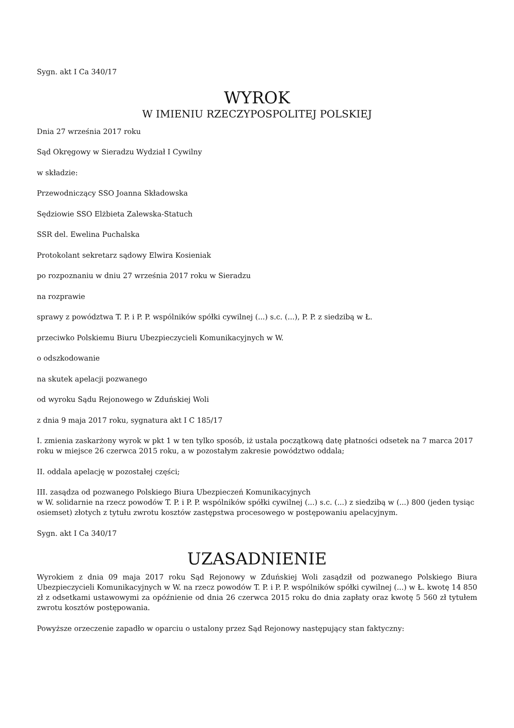Sygn. akt I Ca 340/17
WYROK
W IMIENIU RZECZYPOSPOLITEJ POLSKIEJ
Dnia 27 września 2017 roku
Sąd Okręgowy w Sieradzu Wydział I Cywilny
w składzie:
Przewodniczący SSO Joanna Składowska
Sędziowie SSO Elżbieta Zalewska-Statuch
SSR del. Ewelina Puchalska
Protokolant sekretarz sądowy Elwira Kosieniak
po rozpoznaniu w dniu 27 września 2017 roku w Sieradzu
na rozprawie
sprawy z powództwa T. P. i P. P. wspólników spółki cywilnej (...) s.c. (...), P. P. z siedzibą w Ł.
przeciwko Polskiemu Biuru Ubezpieczycieli Komunikacyjnych w W.
o odszkodowanie
na skutek apelacji pozwanego
od wyroku Sądu Rejonowego w Zduńskiej Woli
z dnia 9 maja 2017 roku, sygnatura akt I C 185/17
I. zmienia zaskarżony wyrok w pkt 1 w ten tylko sposób, iż ustala początkową datę płatności odsetek na 7 marca 2017 roku w miejsce 26 czerwca 2015 roku, a w pozostałym zakresie powództwo oddala;
II. oddala apelację w pozostałej części;
III. zasądza od pozwanego Polskiego Biura Ubezpieczeń Komunikacyjnych
w W. solidarnie na rzecz powodów T. P. i P. P. wspólników spółki cywilnej (...) s.c. (...) z siedzibą w (...) 800 (jeden tysiąc osiemset) złotych z tytułu zwrotu kosztów zastępstwa procesowego w postępowaniu apelacyjnym.
Sygn. akt I Ca 340/17
UZASADNIENIE
Wyrokiem z dnia 09 maja 2017 roku Sąd Rejonowy w Zduńskiej Woli zasądził od pozwanego Polskiego Biura Ubezpieczycieli Komunikacyjnych w W. na rzecz powodów T. P. i P. P. wspólników spółki cywilnej (...) w Ł. kwotę 14 850 zł z odsetkami ustawowymi za opóźnienie od dnia 26 czerwca 2015 roku do dnia zapłaty oraz kwotę 5 560 zł tytułem zwrotu kosztów postępowania.
Powyższe orzeczenie zapadło w oparciu o ustalony przez Sąd Rejonowy następujący stan faktyczny: